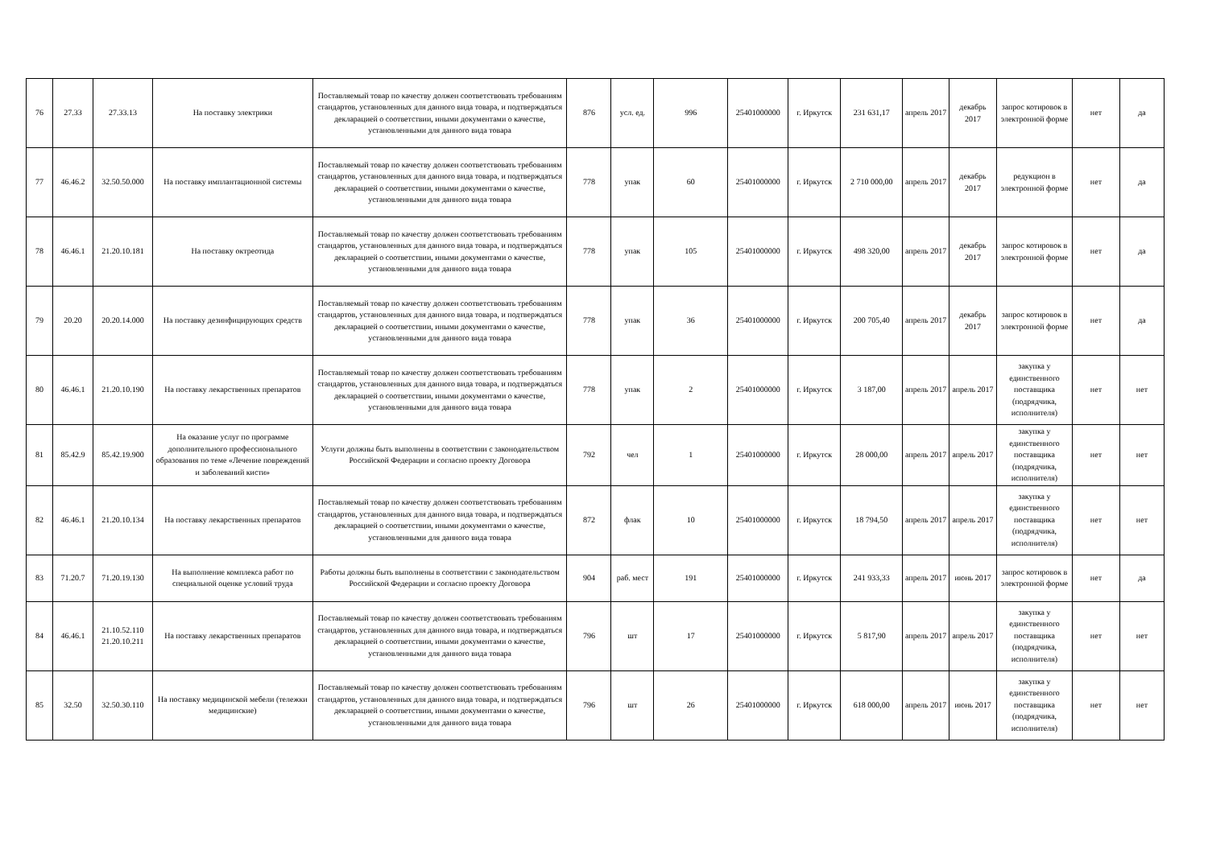| 76 | 27.33 | 27.33.13 | На поставку электрики | Поставляемый товар по качеству должен соответствовать требованиям стандартов, установленных для данного вида товара, и подтверждаться декларацией о соответствии, иными документами о качестве, установленными для данного вида товара | 876 | усл. ед. | 996 | 25401000000 | г. Иркутск | 231 631,17 | апрель 2017 | декабрь 2017 | запрос котировок в электронной форме | нет | да |
| 77 | 46.46.2 | 32.50.50.000 | На поставку имплантационной системы | Поставляемый товар по качеству должен соответствовать требованиям стандартов, установленных для данного вида товара, и подтверждаться декларацией о соответствии, иными документами о качестве, установленными для данного вида товара | 778 | упак | 60 | 25401000000 | г. Иркутск | 2 710 000,00 | апрель 2017 | декабрь 2017 | редукцион в электронной форме | нет | да |
| 78 | 46.46.1 | 21.20.10.181 | На поставку октреотида | Поставляемый товар по качеству должен соответствовать требованиям стандартов, установленных для данного вида товара, и подтверждаться декларацией о соответствии, иными документами о качестве, установленными для данного вида товара | 778 | упак | 105 | 25401000000 | г. Иркутск | 498 320,00 | апрель 2017 | декабрь 2017 | запрос котировок в электронной форме | нет | да |
| 79 | 20.20 | 20.20.14.000 | На поставку дезинфицирующих средств | Поставляемый товар по качеству должен соответствовать требованиям стандартов, установленных для данного вида товара, и подтверждаться декларацией о соответствии, иными документами о качестве, установленными для данного вида товара | 778 | упак | 36 | 25401000000 | г. Иркутск | 200 705,40 | апрель 2017 | декабрь 2017 | запрос котировок в электронной форме | нет | да |
| 80 | 46.46.1 | 21.20.10.190 | На поставку лекарственных препаратов | Поставляемый товар по качеству должен соответствовать требованиям стандартов, установленных для данного вида товара, и подтверждаться декларацией о соответствии, иными документами о качестве, установленными для данного вида товара | 778 | упак | 2 | 25401000000 | г. Иркутск | 3 187,00 | апрель 2017 | апрель 2017 | закупка у единственного поставщика (подрядчика, исполнителя) | нет | нет |
| 81 | 85.42.9 | 85.42.19.900 | На оказание услуг по программе дополнительного профессионального образования по теме «Лечение повреждений и заболеваний кисти» | Услуги должны быть выполнены в соответствии с законодательством Российской Федерации и согласно проекту Договора | 792 | чел | 1 | 25401000000 | г. Иркутск | 28 000,00 | апрель 2017 | апрель 2017 | закупка у единственного поставщика (подрядчика, исполнителя) | нет | нет |
| 82 | 46.46.1 | 21.20.10.134 | На поставку лекарственных препаратов | Поставляемый товар по качеству должен соответствовать требованиям стандартов, установленных для данного вида товара, и подтверждаться декларацией о соответствии, иными документами о качестве, установленными для данного вида товара | 872 | флак | 10 | 25401000000 | г. Иркутск | 18 794,50 | апрель 2017 | апрель 2017 | закупка у единственного поставщика (подрядчика, исполнителя) | нет | нет |
| 83 | 71.20.7 | 71.20.19.130 | На выполнение комплекса работ по специальной оценке условий труда | Работы должны быть выполнены в соответствии с законодательством Российской Федерации и согласно проекту Договора | 904 | раб. мест | 191 | 25401000000 | г. Иркутск | 241 933,33 | апрель 2017 | июнь 2017 | запрос котировок в электронной форме | нет | да |
| 84 | 46.46.1 | 21.10.52.110 21.20.10.211 | На поставку лекарственных препаратов | Поставляемый товар по качеству должен соответствовать требованиям стандартов, установленных для данного вида товара, и подтверждаться декларацией о соответствии, иными документами о качестве, установленными для данного вида товара | 796 | шт | 17 | 25401000000 | г. Иркутск | 5 817,90 | апрель 2017 | апрель 2017 | закупка у единственного поставщика (подрядчика, исполнителя) | нет | нет |
| 85 | 32.50 | 32.50.30.110 | На поставку медицинской мебели (тележки медицинские) | Поставляемый товар по качеству должен соответствовать требованиям стандартов, установленных для данного вида товара, и подтверждаться декларацией о соответствии, иными документами о качестве, установленными для данного вида товара | 796 | шт | 26 | 25401000000 | г. Иркутск | 618 000,00 | апрель 2017 | июнь 2017 | закупка у единственного поставщика (подрядчика, исполнителя) | нет | нет |